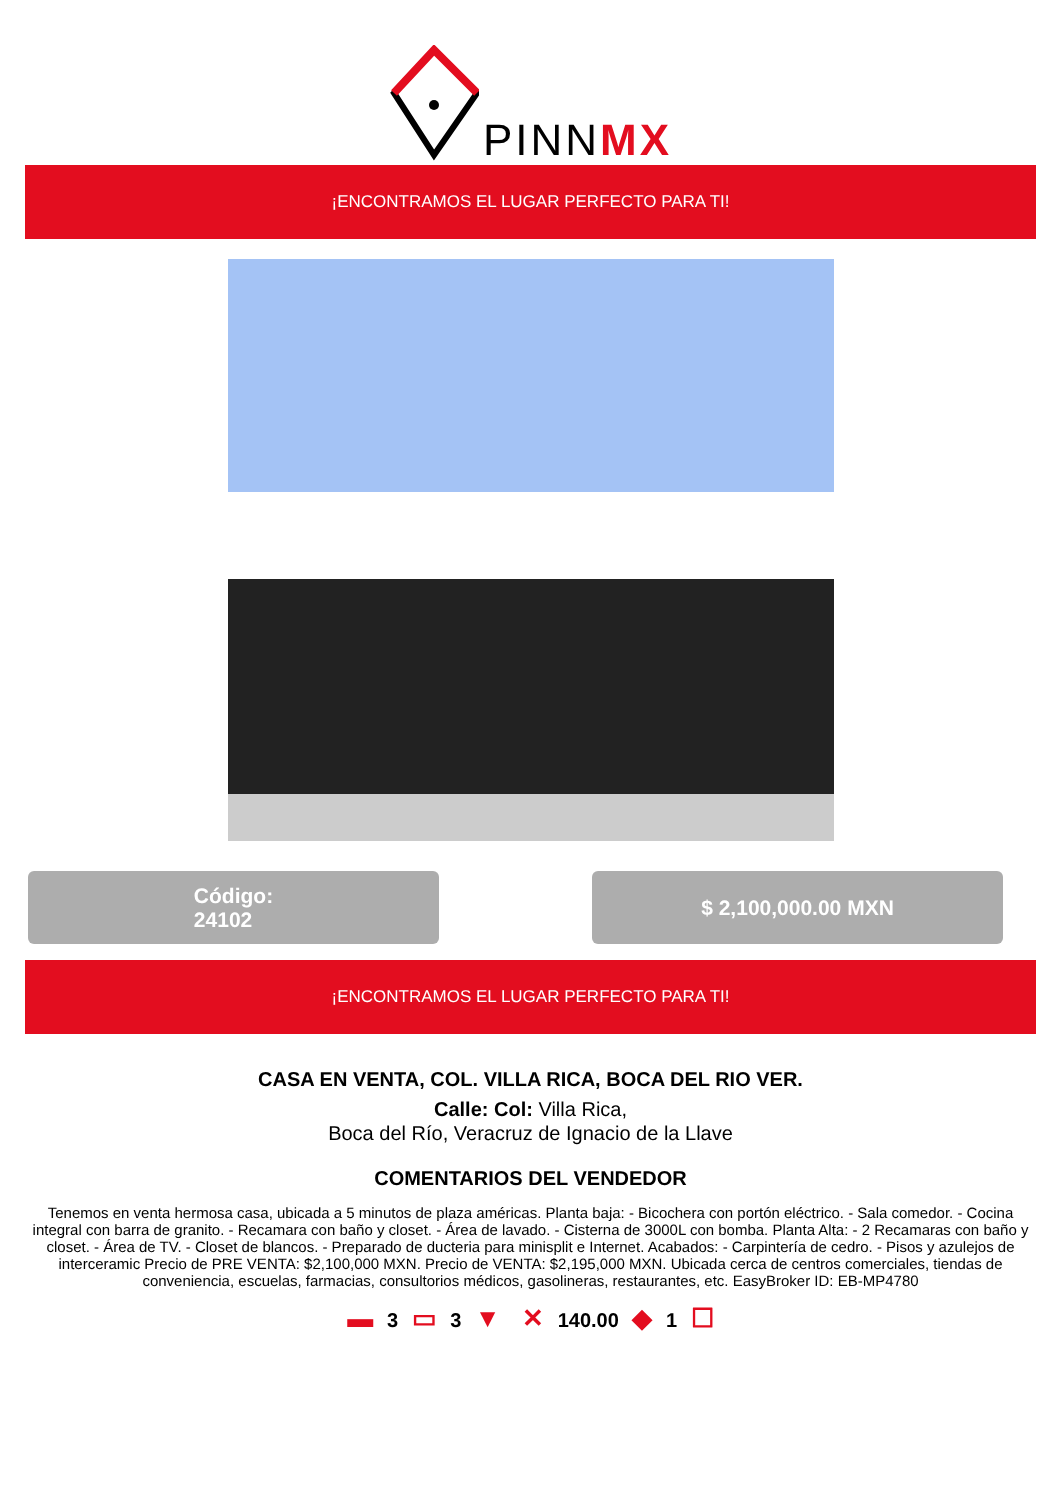PINNMX
¡ENCONTRAMOS EL LUGAR PERFECTO PARA TI!
Código:
24102
$ 2,100,000.00 MXN
¡ENCONTRAMOS EL LUGAR PERFECTO PARA TI!
CASA EN VENTA, COL. VILLA RICA, BOCA DEL RIO VER.
Calle: Col: Villa Rica,
Boca del Río, Veracruz de Ignacio de la Llave
COMENTARIOS DEL VENDEDOR
Tenemos en venta hermosa casa, ubicada a 5 minutos de plaza américas. Planta baja: - Bicochera con portón eléctrico. - Sala comedor. - Cocina integral con barra de granito. - Recamara con baño y closet. - Área de lavado. - Cisterna de 3000L con bomba. Planta Alta: - 2 Recamaras con baño y closet. - Área de TV. - Closet de blancos. - Preparado de ducteria para minisplit e Internet. Acabados: - Carpintería de cedro. - Pisos y azulejos de interceramic Precio de PRE VENTA: $2,100,000 MXN. Precio de VENTA: $2,195,000 MXN. Ubicada cerca de centros comerciales, tiendas de conveniencia, escuelas, farmacias, consultorios médicos, gasolineras, restaurantes, etc. EasyBroker ID: EB-MP4780
▬ 3 ▭ 3 ▼ ✕ 140.00 ◆ 1 ☐